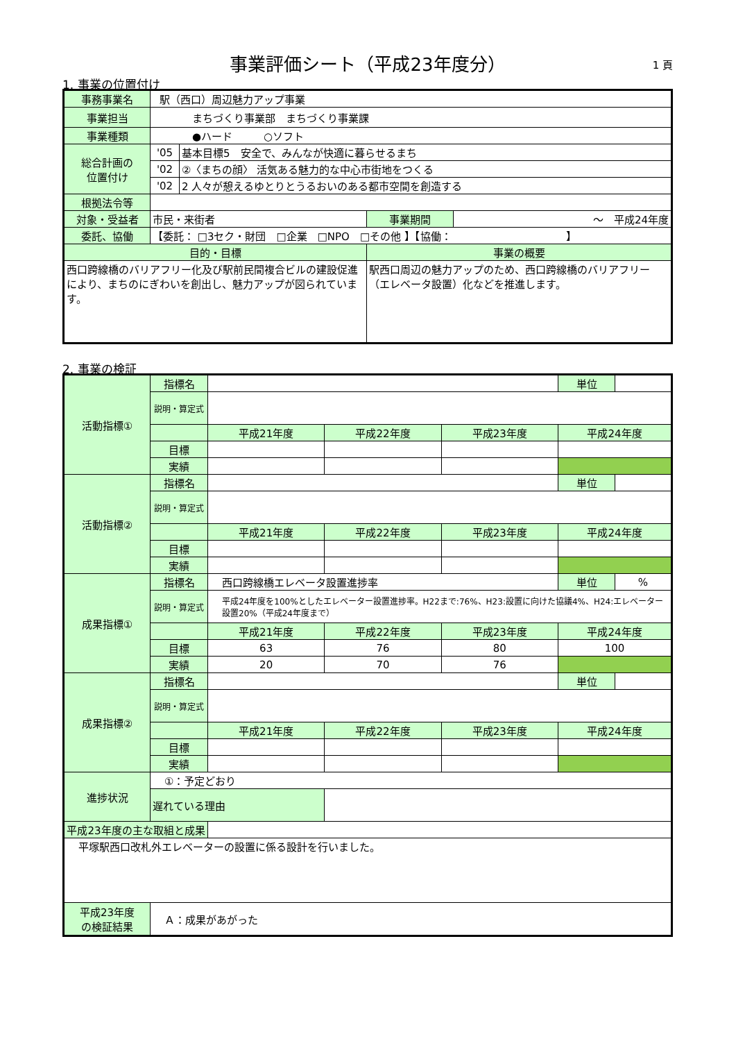事業評価シート（平成23年度分） 1 頁
1. 事業の位置付け
| 事務事業名 | 駅（西口）周辺魅力アップ事業 | | | |
| 事業担当 | まちづくり事業部 まちづくり事業課 | | | |
| 事業種類 | ●ハード ○ソフト | | | |
| 総合計画の 位置付け | '05 | 基本目標5 安全で、みんなが快適に暮らせるまち | | |
| | '02 | ②〈まちの顔〉 活気ある魅力的な中心市街地をつくる | | |
| | '02 | 2 人々が憩えるゆとりとうるおいのある都市空間を創造する | | |
| 根拠法令等 | | | | |
| 対象・受益者 | 市民・来街者 | | 事業期間 | ～ 平成24年度 |
| 委託、協働 | 【委託： □3セク・財団 □企業 □NPO □その他 】【協働： 】 | | | |
| 目的・目標 | | | 事業の概要 | |
| 西口跨線橋のバリアフリー化及び駅前民間複合ビルの建設促進により、まちのにぎわいを創出し、魅力アップが図られています。 | | | 駅西口周辺の魅力アップのため、西口跨線橋のバリアフリー（エレベータ設置）化などを推進します。 | |
2. 事業の検証
| 活動指標① | 指標名 | | | | 単位 | |
| | 説明・算定式 | | | | | |
| | | 平成21年度 | 平成22年度 | 平成23年度 | 平成24年度 | |
| | 目標 | | | | | |
| | 実績 | | | | | |
| 活動指標② | 指標名 | | | | 単位 | |
| | 説明・算定式 | | | | | |
| | | 平成21年度 | 平成22年度 | 平成23年度 | 平成24年度 | |
| | 目標 | | | | | |
| | 実績 | | | | | |
| 成果指標① | 指標名 | 西口跨線橋エレベータ設置進捗率 | | | 単位 | % |
| | 説明・算定式 | 平成24年度を100%としたエレベーター設置進捗率。H22まで:76%、H23:設置に向けた協議4%、H24:エレベーター設置20%（平成24年度まで） | | | | |
| | | 平成21年度 | 平成22年度 | 平成23年度 | 平成24年度 | |
| | 目標 | 63 | 76 | 80 | 100 | |
| | 実績 | 20 | 70 | 76 | | |
| 成果指標② | 指標名 | | | | 単位 | |
| | 説明・算定式 | | | | | |
| | | 平成21年度 | 平成22年度 | 平成23年度 | 平成24年度 | |
| | 目標 | | | | | |
| | 実績 | | | | | |
| 進捗状況 | ①：予定どおり | | | | | |
| | 遅れている理由 | | | | | |
| 平成23年度の主な取組と成果 | | | | | | |
| 平塚駅西口改札外エレベーターの設置に係る設計を行いました。 | | | | | | |
| 平成23年度 の検証結果 | Ａ：成果があがった | | | | | |